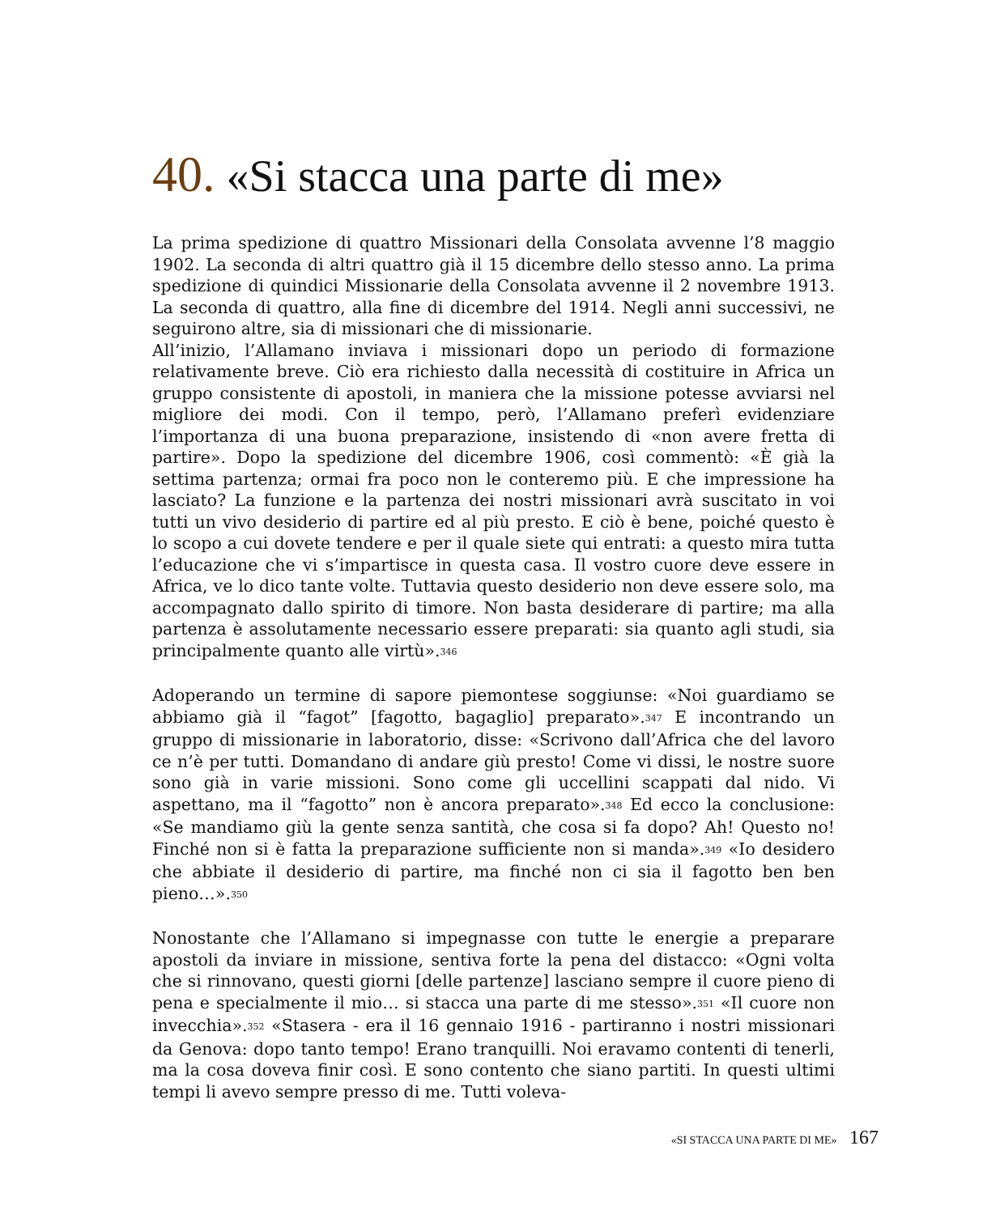40. «Si stacca una parte di me»
La prima spedizione di quattro Missionari della Consolata avvenne l’8 maggio 1902. La seconda di altri quattro già il 15 dicembre dello stesso anno. La prima spedizione di quindici Missionarie della Consolata avvenne il 2 novembre 1913. La seconda di quattro, alla fine di dicembre del 1914. Negli anni successivi, ne seguirono altre, sia di missionari che di missionarie.
All’inizio, l’Allamano inviava i missionari dopo un periodo di formazione relativamente breve. Ciò era richiesto dalla necessità di costituire in Africa un gruppo consistente di apostoli, in maniera che la missione potesse avviarsi nel migliore dei modi. Con il tempo, però, l’Allamano preferì evidenziare l’importanza di una buona preparazione, insistendo di «non avere fretta di partire». Dopo la spedizione del dicembre 1906, così commentò: «È già la settima partenza; ormai fra poco non le conteremo più. E che impressione ha lasciato? La funzione e la partenza dei nostri missionari avrà suscitato in voi tutti un vivo desiderio di partire ed al più presto. E ciò è bene, poiché questo è lo scopo a cui dovete tendere e per il quale siete qui entrati: a questo mira tutta l’educazione che vi s’impartisce in questa casa. Il vostro cuore deve essere in Africa, ve lo dico tante volte. Tuttavia questo desiderio non deve essere solo, ma accompagnato dallo spirito di timore. Non basta desiderare di partire; ma alla partenza è assolutamente necessario essere preparati: sia quanto agli studi, sia principalmente quanto alle virtù».<sup>346</sup>
Adoperando un termine di sapore piemontese soggiunse: «Noi guardiamo se abbiamo già il “fagot” [fagotto, bagaglio] preparato».<sup>347</sup> E incontrando un gruppo di missionarie in laboratorio, disse: «Scrivono dall’Africa che del lavoro ce n’è per tutti. Domandano di andare giù presto! Come vi dissi, le nostre suore sono già in varie missioni. Sono come gli uccellini scappati dal nido. Vi aspettano, ma il “fagotto” non è ancora preparato».<sup>348</sup> Ed ecco la conclusione: «Se mandiamo giù la gente senza santità, che cosa si fa dopo? Ah! Questo no! Finché non si è fatta la preparazione sufficiente non si manda».<sup>349</sup> «Io desidero che abbiate il desiderio di partire, ma finché non ci sia il fagotto ben ben pieno…».<sup>350</sup>
Nonostante che l’Allamano si impegnasse con tutte le energie a preparare apostoli da inviare in missione, sentiva forte la pena del distacco: «Ogni volta che si rinnovano, questi giorni [delle partenze] lasciano sempre il cuore pieno di pena e specialmente il mio… si stacca una parte di me stesso».<sup>351</sup> «Il cuore non invecchia».<sup>352</sup> «Stasera - era il 16 gennaio 1916 - partiranno i nostri missionari da Genova: dopo tanto tempo! Erano tranquilli. Noi eravamo contenti di tenerli, ma la cosa doveva finir così. E sono contento che siano partiti. In questi ultimi tempi li avevo sempre presso di me. Tutti voleva-
«SI STACCA UNA PARTE DI ME» 167